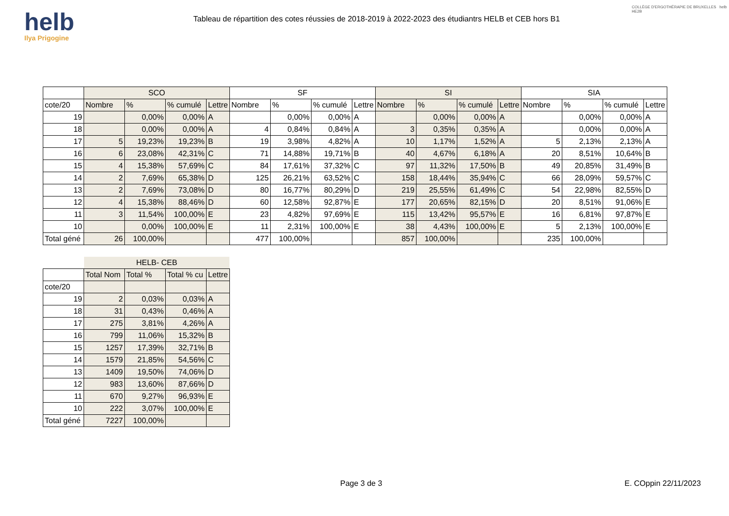helb
Ilya Prigogine
Tableau de répartition des cotes réussies de 2018-2019 à 2022-2023 des étudiantrs HELB et CEB hors B1
COLLÈGE D'ERGOTHÉRAPIE DE BRUXELLES helb HE2B
| | SCO | | | | SF | | | | SI | | | | SIA | | | |
| --- | --- | --- | --- | --- | --- | --- | --- | --- | --- | --- | --- | --- | --- | --- | --- | --- |
| cote/20 | Nombre | % | % cumulé | Lettre | Nombre | % | % cumulé | Lettre | Nombre | % | % cumulé | Lettre | Nombre | % | % cumulé | Lettre |
| 19 | | 0,00% | 0,00% | A | | 0,00% | 0,00% | A | | 0,00% | 0,00% | A | | 0,00% | 0,00% | A |
| 18 | | 0,00% | 0,00% | A | 4 | 0,84% | 0,84% | A | 3 | 0,35% | 0,35% | A | | 0,00% | 0,00% | A |
| 17 | 5 | 19,23% | 19,23% | B | 19 | 3,98% | 4,82% | A | 10 | 1,17% | 1,52% | A | 5 | 2,13% | 2,13% | A |
| 16 | 6 | 23,08% | 42,31% | C | 71 | 14,88% | 19,71% | B | 40 | 4,67% | 6,18% | A | 20 | 8,51% | 10,64% | B |
| 15 | 4 | 15,38% | 57,69% | C | 84 | 17,61% | 37,32% | C | 97 | 11,32% | 17,50% | B | 49 | 20,85% | 31,49% | B |
| 14 | 2 | 7,69% | 65,38% | D | 125 | 26,21% | 63,52% | C | 158 | 18,44% | 35,94% | C | 66 | 28,09% | 59,57% | C |
| 13 | 2 | 7,69% | 73,08% | D | 80 | 16,77% | 80,29% | D | 219 | 25,55% | 61,49% | C | 54 | 22,98% | 82,55% | D |
| 12 | 4 | 15,38% | 88,46% | D | 60 | 12,58% | 92,87% | E | 177 | 20,65% | 82,15% | D | 20 | 8,51% | 91,06% | E |
| 11 | 3 | 11,54% | 100,00% | E | 23 | 4,82% | 97,69% | E | 115 | 13,42% | 95,57% | E | 16 | 6,81% | 97,87% | E |
| 10 | | 0,00% | 100,00% | E | 11 | 2,31% | 100,00% | E | 38 | 4,43% | 100,00% | E | 5 | 2,13% | 100,00% | E |
| Total géné | 26 | 100,00% | | | 477 | 100,00% | | | 857 | 100,00% | | | 235 | 100,00% | | |
| | HELB- CEB | | | |
| --- | --- | --- | --- | --- |
| | Total Nom | Total % | Total % cu | Lettre |
| cote/20 | | | | |
| 19 | 2 | 0,03% | 0,03% | A |
| 18 | 31 | 0,43% | 0,46% | A |
| 17 | 275 | 3,81% | 4,26% | A |
| 16 | 799 | 11,06% | 15,32% | B |
| 15 | 1257 | 17,39% | 32,71% | B |
| 14 | 1579 | 21,85% | 54,56% | C |
| 13 | 1409 | 19,50% | 74,06% | D |
| 12 | 983 | 13,60% | 87,66% | D |
| 11 | 670 | 9,27% | 96,93% | E |
| 10 | 222 | 3,07% | 100,00% | E |
| Total géné | 7227 | 100,00% | | |
Page 3 de 3 E. COppin 22/11/2023